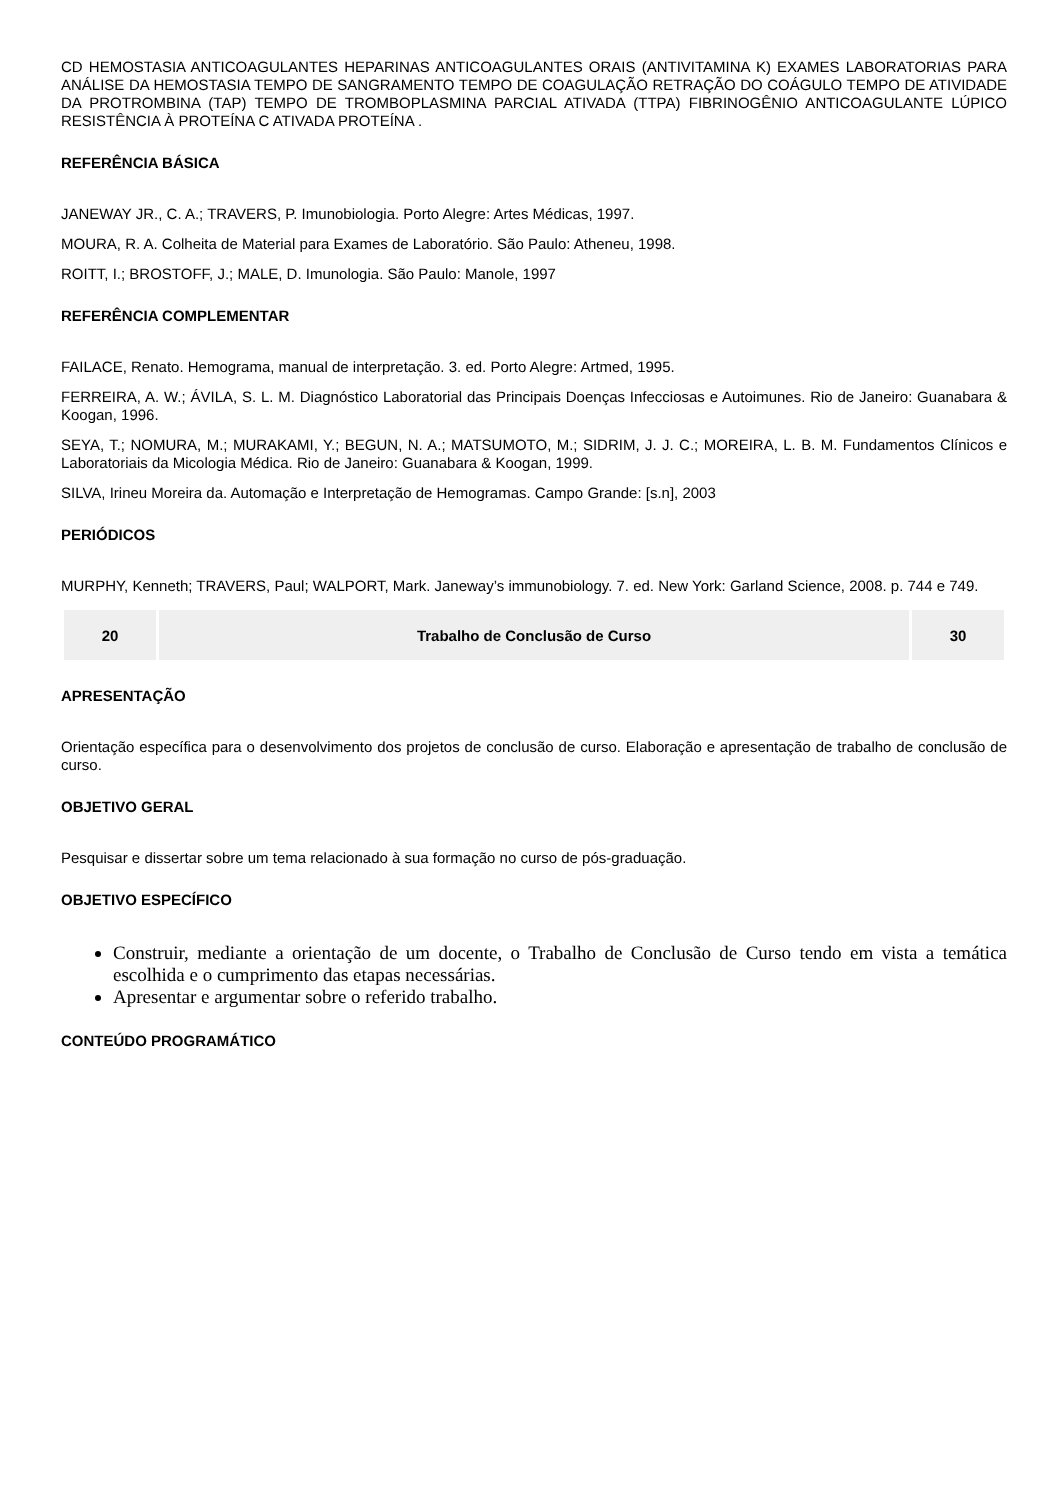CD HEMOSTASIA ANTICOAGULANTES HEPARINAS ANTICOAGULANTES ORAIS (ANTIVITAMINA K) EXAMES LABORATORIAS PARA ANÁLISE DA HEMOSTASIA TEMPO DE SANGRAMENTO TEMPO DE COAGULAÇÃO RETRAÇÃO DO COÁGULO TEMPO DE ATIVIDADE DA PROTROMBINA (TAP) TEMPO DE TROMBOPLASMINA PARCIAL ATIVADA (TTPA) FIBRINOGÊNIO ANTICOAGULANTE LÚPICO RESISTÊNCIA À PROTEÍNA C ATIVADA PROTEÍNA .
REFERÊNCIA BÁSICA
JANEWAY JR., C. A.; TRAVERS, P. Imunobiologia. Porto Alegre: Artes Médicas, 1997.
MOURA, R. A. Colheita de Material para Exames de Laboratório. São Paulo: Atheneu, 1998.
ROITT, I.; BROSTOFF, J.; MALE, D. Imunologia. São Paulo: Manole, 1997
REFERÊNCIA COMPLEMENTAR
FAILACE, Renato. Hemograma, manual de interpretação. 3. ed. Porto Alegre: Artmed, 1995.
FERREIRA, A. W.; ÁVILA, S. L. M. Diagnóstico Laboratorial das Principais Doenças Infecciosas e Autoimunes. Rio de Janeiro: Guanabara & Koogan, 1996.
SEYA, T.; NOMURA, M.; MURAKAMI, Y.; BEGUN, N. A.; MATSUMOTO, M.; SIDRIM, J. J. C.; MOREIRA, L. B. M. Fundamentos Clínicos e Laboratoriais da Micologia Médica. Rio de Janeiro: Guanabara & Koogan, 1999.
SILVA, Irineu Moreira da. Automação e Interpretação de Hemogramas. Campo Grande: [s.n], 2003
PERIÓDICOS
MURPHY, Kenneth; TRAVERS, Paul; WALPORT, Mark. Janeway’s immunobiology. 7. ed. New York: Garland Science, 2008. p. 744 e 749.
| 20 | Trabalho de Conclusão de Curso | 30 |
APRESENTAÇÃO
Orientação específica para o desenvolvimento dos projetos de conclusão de curso. Elaboração e apresentação de trabalho de conclusão de curso.
OBJETIVO GERAL
Pesquisar e dissertar sobre um tema relacionado à sua formação no curso de pós-graduação.
OBJETIVO ESPECÍFICO
Construir, mediante a orientação de um docente, o Trabalho de Conclusão de Curso tendo em vista a temática escolhida e o cumprimento das etapas necessárias.
Apresentar e argumentar sobre o referido trabalho.
CONTEÚDO PROGRAMÁTICO